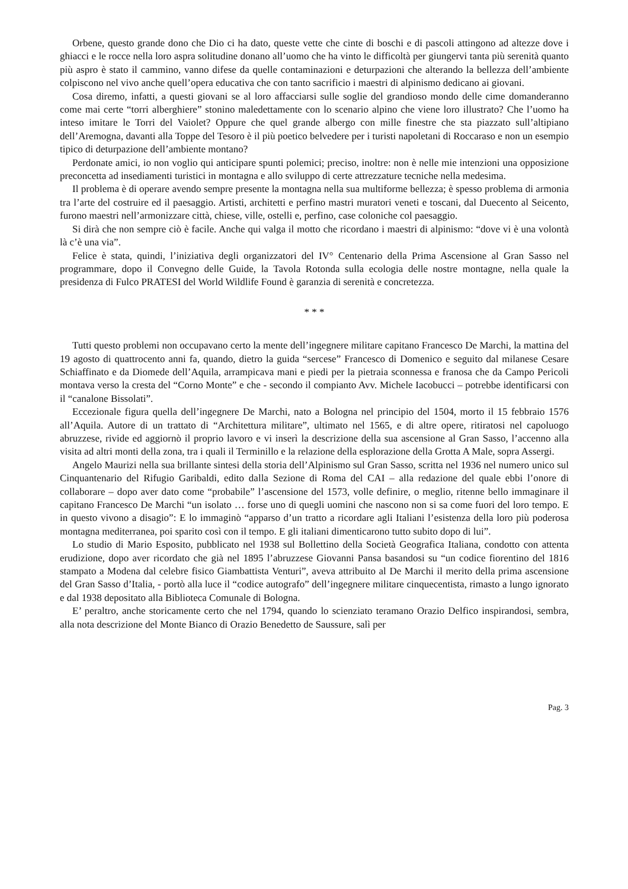Orbene, questo grande dono che Dio ci ha dato, queste vette che cinte di boschi e di pascoli attingono ad altezze dove i ghiacci e le rocce nella loro aspra solitudine donano all’uomo che ha vinto le difficoltà per giungervi tanta più serenità quanto più aspro è stato il cammino, vanno difese da quelle contaminazioni e deturpazioni che alterando la bellezza dell’ambiente colpiscono nel vivo anche quell’opera educativa che con tanto sacrificio i maestri di alpinismo dedicano ai giovani.
Cosa diremo, infatti, a questi giovani se al loro affacciarsi sulle soglie del grandioso mondo delle cime domanderanno come mai certe “torri alberghiere” stonino maledettamente con lo scenario alpino che viene loro illustrato? Che l’uomo ha inteso imitare le Torri del Vaiolet? Oppure che quel grande albergo con mille finestre che sta piazzato sull’altipiano dell’Aremogna, davanti alla Toppe del Tesoro è il più poetico belvedere per i turisti napoletani di Roccaraso e non un esempio tipico di deturpazione dell’ambiente montano?
Perdonate amici, io non voglio qui anticipare spunti polemici; preciso, inoltre: non è nelle mie intenzioni una opposizione preconcetta ad insediamenti turistici in montagna e allo sviluppo di certe attrezzature tecniche nella medesima.
Il problema è di operare avendo sempre presente la montagna nella sua multiforme bellezza; è spesso problema di armonia tra l’arte del costruire ed il paesaggio. Artisti, architetti e perfino mastri muratori veneti e toscani, dal Duecento al Seicento, furono maestri nell’armonizzare città, chiese, ville, ostelli e, perfino, case coloniche col paesaggio.
Si dirà che non sempre ciò è facile. Anche qui valga il motto che ricordano i maestri di alpinismo: “dove vi è una volontà là c’è una via”.
Felice è stata, quindi, l’iniziativa degli organizzatori del IV° Centenario della Prima Ascensione al Gran Sasso nel programmare, dopo il Convegno delle Guide, la Tavola Rotonda sulla ecologia delle nostre montagne, nella quale la presidenza di Fulco PRATESI del World Wildlife Found è garanzia di serenità e concretezza.
* * *
Tutti questo problemi non occupavano certo la mente dell’ingegnere militare capitano Francesco De Marchi, la mattina del 19 agosto di quattrocento anni fa, quando, dietro la guida “sercese” Francesco di Domenico e seguito dal milanese Cesare Schiaffinato e da Diomede dell’Aquila, arrampicava mani e piedi per la pietraia sconnessa e franosa che da Campo Pericoli montava verso la cresta del “Corno Monte” e che - secondo il compianto Avv. Michele Iacobucci – potrebbe identificarsi con il “canalone Bissolati”.
Eccezionale figura quella dell’ingegnere De Marchi, nato a Bologna nel principio del 1504, morto il 15 febbraio 1576 all’Aquila. Autore di un trattato di “Architettura militare”, ultimato nel 1565, e di altre opere, ritiratosi nel capoluogo abruzzese, rivide ed aggiornò il proprio lavoro e vi inserì la descrizione della sua ascensione al Gran Sasso, l’accenno alla visita ad altri monti della zona, tra i quali il Terminillo e la relazione della esplorazione della Grotta A Male, sopra Assergi.
Angelo Maurizi nella sua brillante sintesi della storia dell’Alpinismo sul Gran Sasso, scritta nel 1936 nel numero unico sul Cinquantenario del Rifugio Garibaldi, edito dalla Sezione di Roma del CAI – alla redazione del quale ebbi l’onore di collaborare – dopo aver dato come “probabile” l’ascensione del 1573, volle definire, o meglio, ritenne bello immaginare il capitano Francesco De Marchi “un isolato … forse uno di quegli uomini che nascono non si sa come fuori del loro tempo. E in questo vivono a disagio”: E lo immaginò “apparso d’un tratto a ricordare agli Italiani l’esistenza della loro più poderosa montagna mediterranea, poi sparito così con il tempo. E gli italiani dimenticarono tutto subito dopo di lui”.
Lo studio di Mario Esposito, pubblicato nel 1938 sul Bollettino della Società Geografica Italiana, condotto con attenta erudizione, dopo aver ricordato che già nel 1895 l’abruzzese Giovanni Pansa basandosi su “un codice fiorentino del 1816 stampato a Modena dal celebre fisico Giambattista Venturi”, aveva attribuito al De Marchi il merito della prima ascensione del Gran Sasso d’Italia, - portò alla luce il “codice autografo” dell’ingegnere militare cinquecentista, rimasto a lungo ignorato e dal 1938 depositato alla Biblioteca Comunale di Bologna.
E’ peraltro, anche storicamente certo che nel 1794, quando lo scienziato teramano Orazio Delfico inspirandosi, sembra, alla nota descrizione del Monte Bianco di Orazio Benedetto de Saussure, salì per
Pag. 3